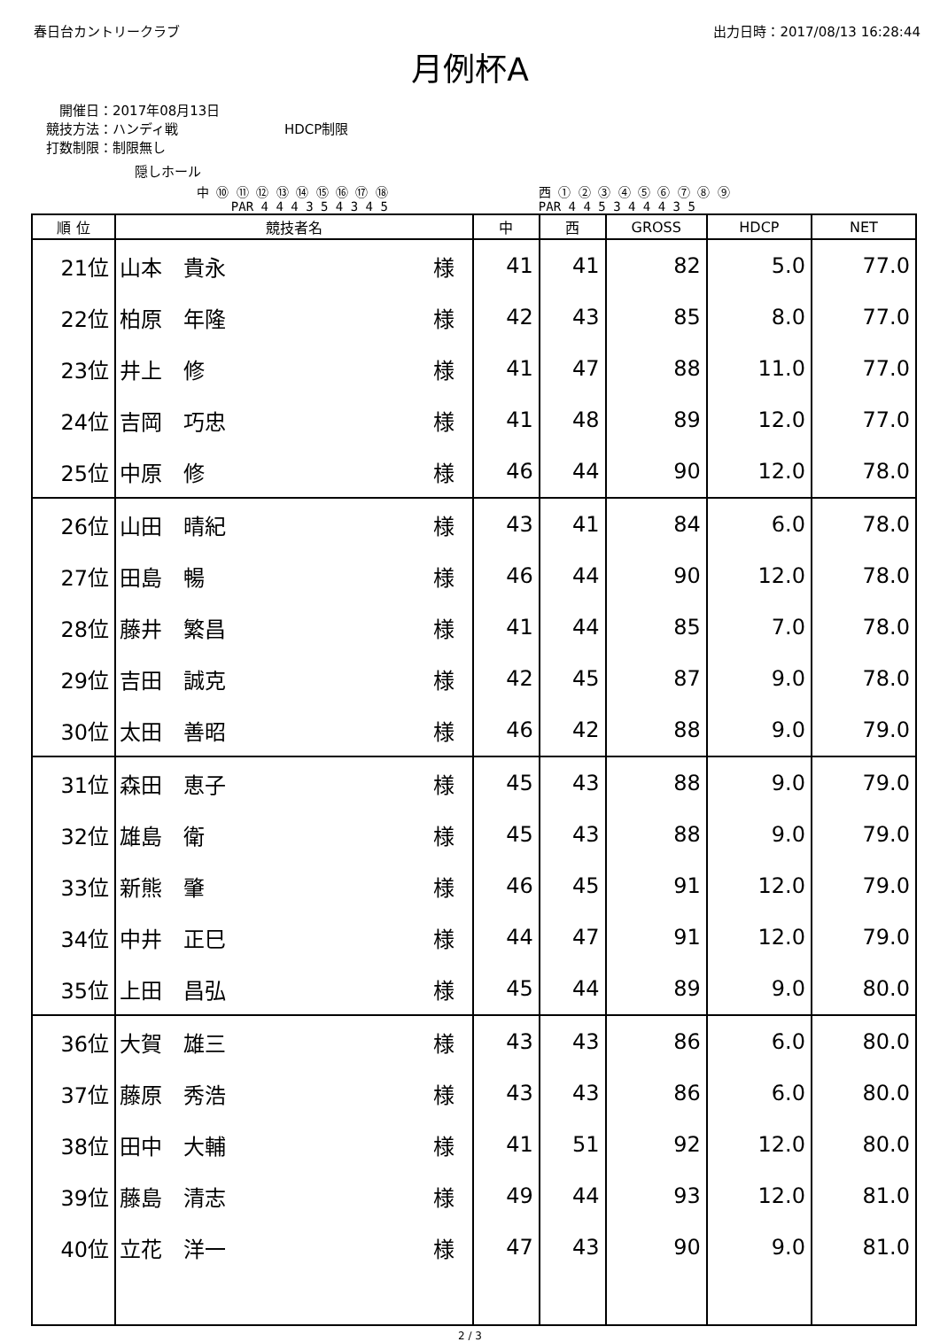春日台カントリークラブ 出力日時：2017/08/13 16:28:44
月例杯A
　開催日：2017年08月13日
競技方法：ハンディ戦　　　　　　　　HDCP制限
打数制限：制限無し
隠しホール
中 ⑩ ⑪ ⑫ ⑬ ⑭ ⑮ ⑯ ⑰ ⑱
PAR 4 4 4 3 5 4 3 4 5
西 ① ② ③ ④ ⑤ ⑥ ⑦ ⑧ ⑨
PAR 4 4 5 3 4 4 4 3 5
| 順 位 | 競技者名 | 中 | 西 | GROSS | HDCP | NET |
| --- | --- | --- | --- | --- | --- | --- |
| 21位 | 山本 貴永 様 | 41 | 41 | 82 | 5.0 | 77.0 |
| 22位 | 柏原 年隆 様 | 42 | 43 | 85 | 8.0 | 77.0 |
| 23位 | 井上 修 様 | 41 | 47 | 88 | 11.0 | 77.0 |
| 24位 | 吉岡 巧忠 様 | 41 | 48 | 89 | 12.0 | 77.0 |
| 25位 | 中原 修 様 | 46 | 44 | 90 | 12.0 | 78.0 |
| 26位 | 山田 晴紀 様 | 43 | 41 | 84 | 6.0 | 78.0 |
| 27位 | 田島 暢 様 | 46 | 44 | 90 | 12.0 | 78.0 |
| 28位 | 藤井 繁昌 様 | 41 | 44 | 85 | 7.0 | 78.0 |
| 29位 | 吉田 誠克 様 | 42 | 45 | 87 | 9.0 | 78.0 |
| 30位 | 太田 善昭 様 | 46 | 42 | 88 | 9.0 | 79.0 |
| 31位 | 森田 恵子 様 | 45 | 43 | 88 | 9.0 | 79.0 |
| 32位 | 雄島 衛 様 | 45 | 43 | 88 | 9.0 | 79.0 |
| 33位 | 新熊 肇 様 | 46 | 45 | 91 | 12.0 | 79.0 |
| 34位 | 中井 正巳 様 | 44 | 47 | 91 | 12.0 | 79.0 |
| 35位 | 上田 昌弘 様 | 45 | 44 | 89 | 9.0 | 80.0 |
| 36位 | 大賀 雄三 様 | 43 | 43 | 86 | 6.0 | 80.0 |
| 37位 | 藤原 秀浩 様 | 43 | 43 | 86 | 6.0 | 80.0 |
| 38位 | 田中 大輔 様 | 41 | 51 | 92 | 12.0 | 80.0 |
| 39位 | 藤島 清志 様 | 49 | 44 | 93 | 12.0 | 81.0 |
| 40位 | 立花 洋一 様 | 47 | 43 | 90 | 9.0 | 81.0 |
2 / 3